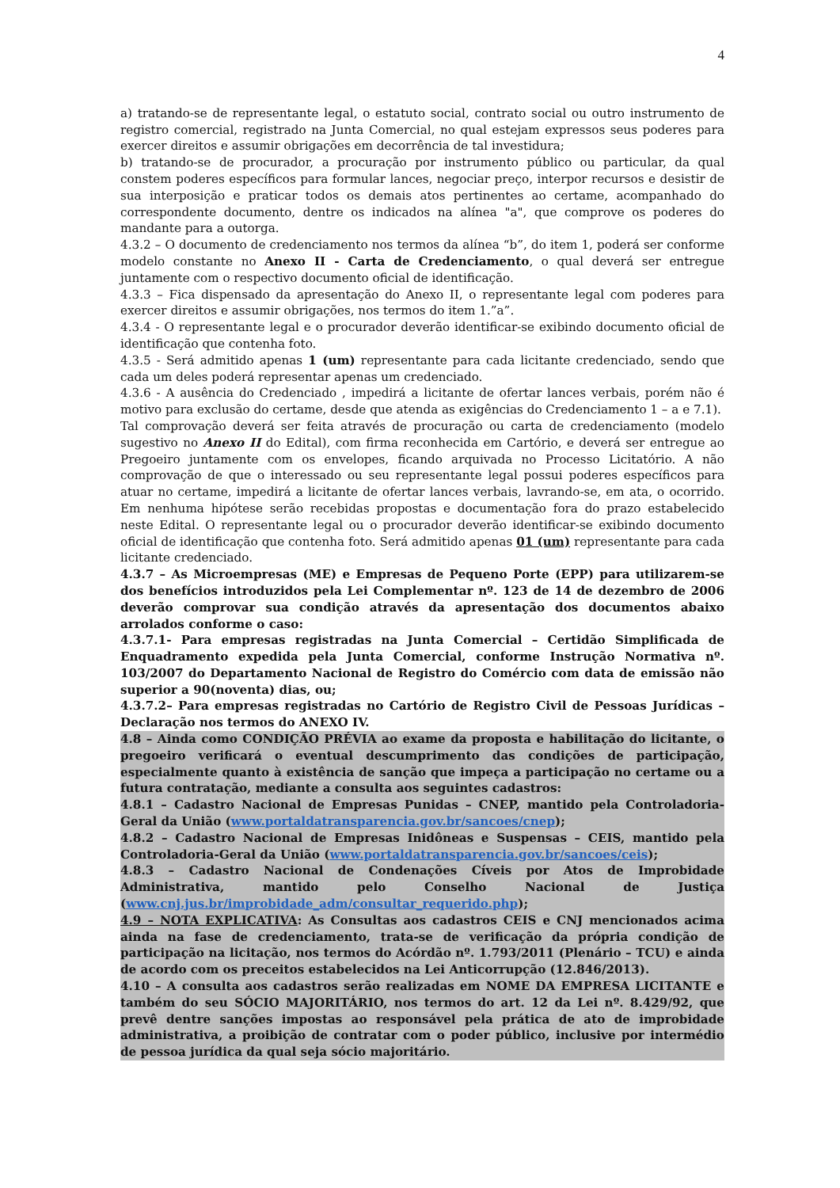4
a) tratando-se de representante legal, o estatuto social, contrato social ou outro instrumento de registro comercial, registrado na Junta Comercial, no qual estejam expressos seus poderes para exercer direitos e assumir obrigações em decorrência de tal investidura;
b) tratando-se de procurador, a procuração por instrumento público ou particular, da qual constem poderes específicos para formular lances, negociar preço, interpor recursos e desistir de sua interposição e praticar todos os demais atos pertinentes ao certame, acompanhado do correspondente documento, dentre os indicados na alínea "a", que comprove os poderes do mandante para a outorga.
4.3.2 – O documento de credenciamento nos termos da alínea “b”, do item 1, poderá ser conforme modelo constante no Anexo II - Carta de Credenciamento, o qual deverá ser entregue juntamente com o respectivo documento oficial de identificação.
4.3.3 – Fica dispensado da apresentação do Anexo II, o representante legal com poderes para exercer direitos e assumir obrigações, nos termos do item 1.”a”.
4.3.4 - O representante legal e o procurador deverão identificar-se exibindo documento oficial de identificação que contenha foto.
4.3.5 - Será admitido apenas 1 (um) representante para cada licitante credenciado, sendo que cada um deles poderá representar apenas um credenciado.
4.3.6 - A ausência do Credenciado , impedirá a licitante de ofertar lances verbais, porém não é motivo para exclusão do certame, desde que atenda as exigências do Credenciamento 1 – a e 7.1).
Tal comprovação deverá ser feita através de procuração ou carta de credenciamento (modelo sugestivo no Anexo II do Edital), com firma reconhecida em Cartório, e deverá ser entregue ao Pregoeiro juntamente com os envelopes, ficando arquivada no Processo Licitatório. A não comprovação de que o interessado ou seu representante legal possui poderes específicos para atuar no certame, impedirá a licitante de ofertar lances verbais, lavrando-se, em ata, o ocorrido. Em nenhuma hipótese serão recebidas propostas e documentação fora do prazo estabelecido neste Edital. O representante legal ou o procurador deverão identificar-se exibindo documento oficial de identificação que contenha foto. Será admitido apenas 01 (um) representante para cada licitante credenciado.
4.3.7 – As Microempresas (ME) e Empresas de Pequeno Porte (EPP) para utilizarem-se dos benefícios introduzidos pela Lei Complementar nº. 123 de 14 de dezembro de 2006 deverão comprovar sua condição através da apresentação dos documentos abaixo arrolados conforme o caso:
4.3.7.1- Para empresas registradas na Junta Comercial – Certidão Simplificada de Enquadramento expedida pela Junta Comercial, conforme Instrução Normativa nº. 103/2007 do Departamento Nacional de Registro do Comércio com data de emissão não superior a 90(noventa) dias, ou;
4.3.7.2– Para empresas registradas no Cartório de Registro Civil de Pessoas Jurídicas – Declaração nos termos do ANEXO IV.
4.8 – Ainda como CONDIÇÃO PRÉVIA ao exame da proposta e habilitação do licitante, o pregoeiro verificará o eventual descumprimento das condições de participação, especialmente quanto à existência de sanção que impeça a participação no certame ou a futura contratação, mediante a consulta aos seguintes cadastros:
4.8.1 – Cadastro Nacional de Empresas Punidas – CNEP, mantido pela Controladoria-Geral da União (www.portaldatransparencia.gov.br/sancoes/cnep);
4.8.2 – Cadastro Nacional de Empresas Inidôneas e Suspensas – CEIS, mantido pela Controladoria-Geral da União (www.portaldatransparencia.gov.br/sancoes/ceis);
4.8.3 – Cadastro Nacional de Condenações Cíveis por Atos de Improbidade Administrativa, mantido pelo Conselho Nacional de Justiça (www.cnj.jus.br/improbidade_adm/consultar_requerido.php);
4.9 – NOTA EXPLICATIVA: As Consultas aos cadastros CEIS e CNJ mencionados acima ainda na fase de credenciamento, trata-se de verificação da própria condição de participação na licitação, nos termos do Acórdão nº. 1.793/2011 (Plenário – TCU) e ainda de acordo com os preceitos estabelecidos na Lei Anticorrupção (12.846/2013).
4.10 – A consulta aos cadastros serão realizadas em NOME DA EMPRESA LICITANTE e também do seu SÓCIO MAJORITÁRIO, nos termos do art. 12 da Lei nº. 8.429/92, que prevê dentre sanções impostas ao responsável pela prática de ato de improbidade administrativa, a proibição de contratar com o poder público, inclusive por intermédio de pessoa jurídica da qual seja sócio majoritário.